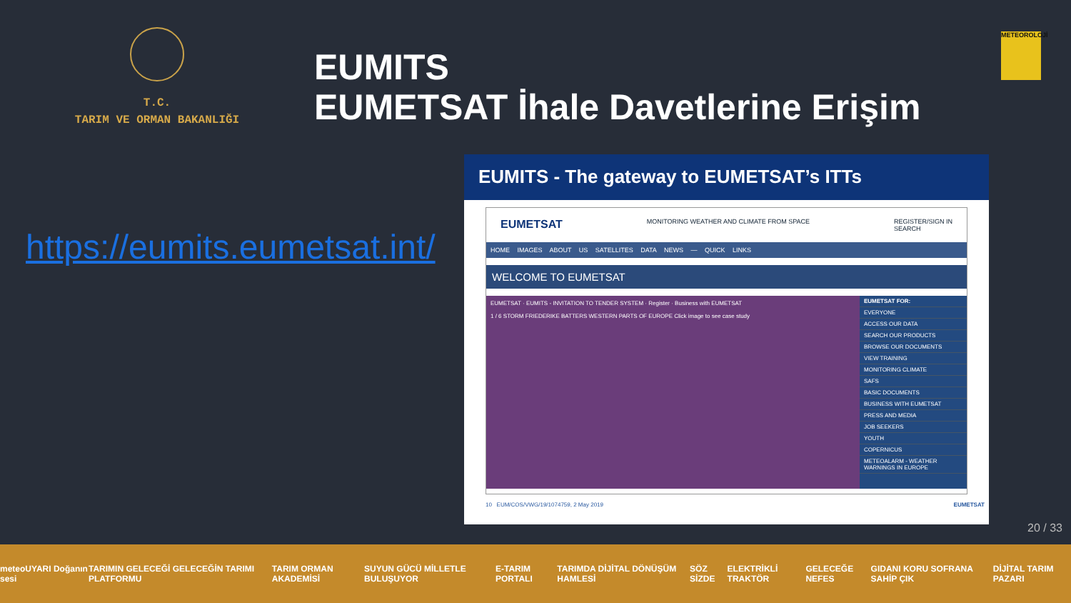T.C.
TARIM VE ORMAN BAKANLIĞI
EUMITS
EUMETSAT İhale Davetlerine Erişim
METEOROLOJİ
https://eumits.eumetsat.int/
EUMITS - The gateway to EUMETSAT’s ITTs
EUMETSAT MONITORING WEATHER AND CLIMATE FROM SPACE REGISTER/SIGN IN
SEARCH
HOME IMAGES ABOUT US SATELLITES DATA NEWS — QUICK LINKS
WELCOME TO EUMETSAT
EUMETSAT · EUMITS - INVITATION TO TENDER SYSTEM · Register · Business with EUMETSAT
1 / 6 STORM FRIEDERIKE BATTERS WESTERN PARTS OF EUROPE Click image to see case study
EUMETSAT FOR:
EVERYONE
ACCESS OUR DATA
SEARCH OUR PRODUCTS
BROWSE OUR DOCUMENTS
VIEW TRAINING
MONITORING CLIMATE
SAFS
BASIC DOCUMENTS
BUSINESS WITH EUMETSAT
PRESS AND MEDIA
JOB SEEKERS
YOUTH
COPERNICUS
METEOALARM - WEATHER WARNINGS IN EUROPE
10 EUM/COS/VWG/19/1074759, 2 May 2019 EUMETSAT
20 / 33
meteoUYARI Doğanın sesi TARIMIN GELECEĞİ GELECEĞİN TARIMI PLATFORMU TARIM ORMAN AKADEMİSİ SUYUN GÜCÜ MİLLETLE BULUŞUYOR E-TARIM PORTALI TARIMDA DİJİTAL DÖNÜŞÜM HAMLESİ SÖZ SİZDE ELEKTRİKLİ TRAKTÖR GELECEĞE NEFES GIDANI KORU SOFRANA SAHİP ÇIK DİJİTAL TARIM PAZARI